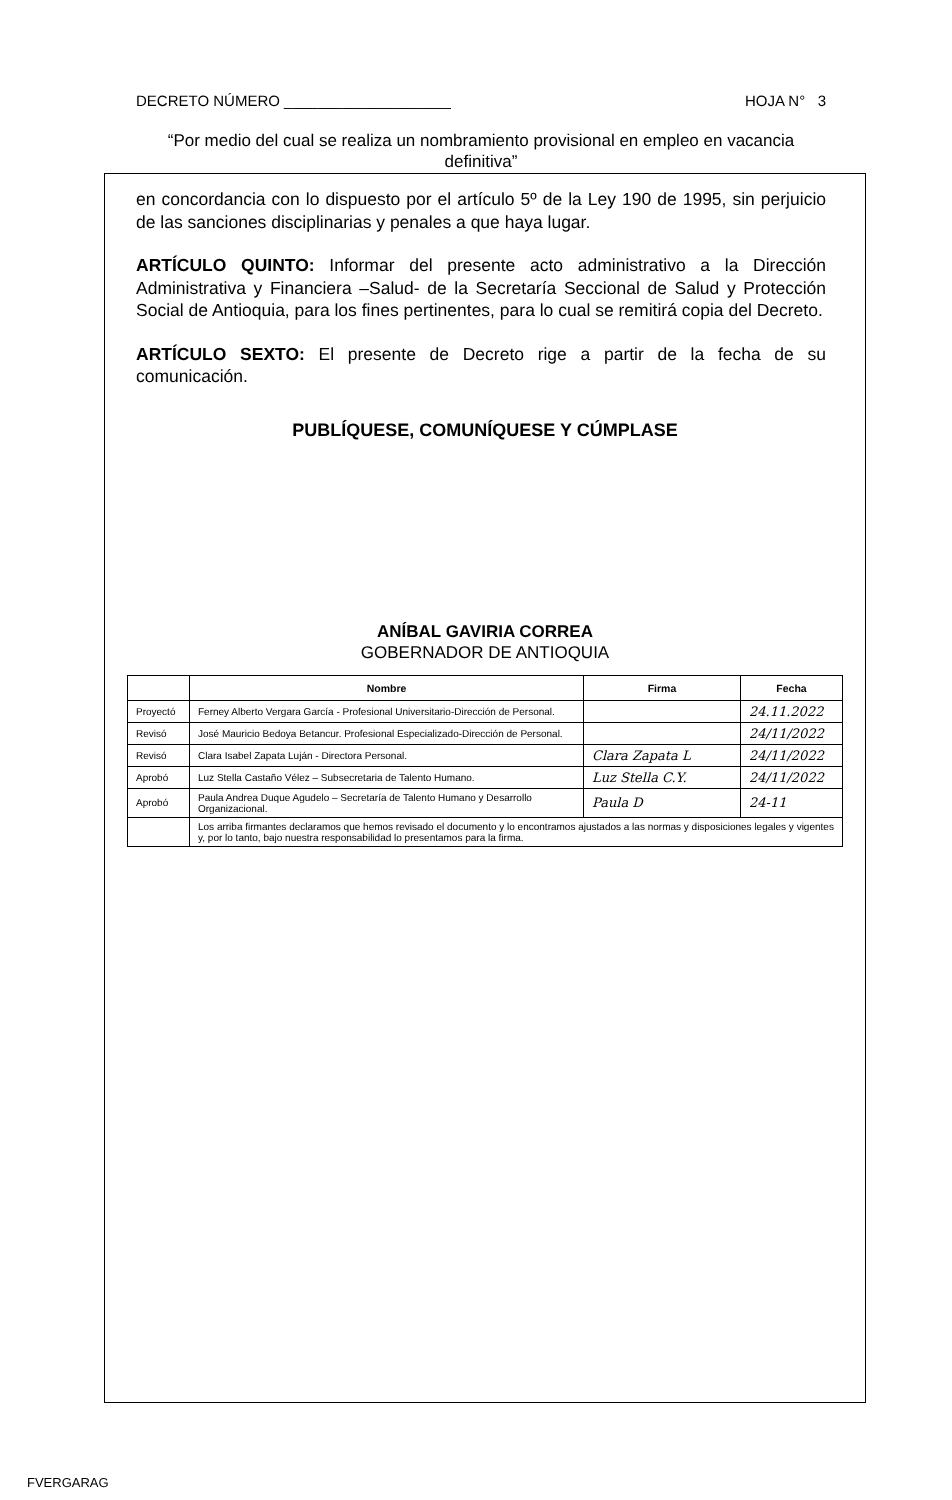DECRETO NÚMERO ____________________ HOJA N° 3
“Por medio del cual se realiza un nombramiento provisional en empleo en vacancia definitiva”
en concordancia con lo dispuesto por el artículo 5º de la Ley 190 de 1995, sin perjuicio de las sanciones disciplinarias y penales a que haya lugar.
ARTÍCULO QUINTO: Informar del presente acto administrativo a la Dirección Administrativa y Financiera –Salud- de la Secretaría Seccional de Salud y Protección Social de Antioquia, para los fines pertinentes, para lo cual se remitirá copia del Decreto.
ARTÍCULO SEXTO: El presente de Decreto rige a partir de la fecha de su comunicación.
PUBLÍQUESE, COMUNÍQUESE Y CÚMPLASE
ANÍBAL GAVIRIA CORREA
GOBERNADOR DE ANTIOQUIA
| | Nombre | Firma | Fecha |
| --- | --- | --- | --- |
| Proyectó | Ferney Alberto Vergara García - Profesional Universitario-Dirección de Personal. | | 24.11.2022 |
| Revisó | José Mauricio Bedoya Betancur. Profesional Especializado-Dirección de Personal. | | 24/11/2022 |
| Revisó | Clara Isabel Zapata Luján - Directora Personal. | Clara Zapata L | 24/11/2022 |
| Aprobó | Luz Stella Castaño Vélez – Subsecretaria de Talento Humano. | Luz Stella C.Y. | 24/11/2022 |
| Aprobó | Paula Andrea Duque Agudelo – Secretaría de Talento Humano y Desarrollo Organizacional. | Paula D | 24-11 |
| | Los arriba firmantes declaramos que hemos revisado el documento y lo encontramos ajustados a las normas y disposiciones legales y vigentes y, por lo tanto, bajo nuestra responsabilidad lo presentamos para la firma. | | |
FVERGARAG